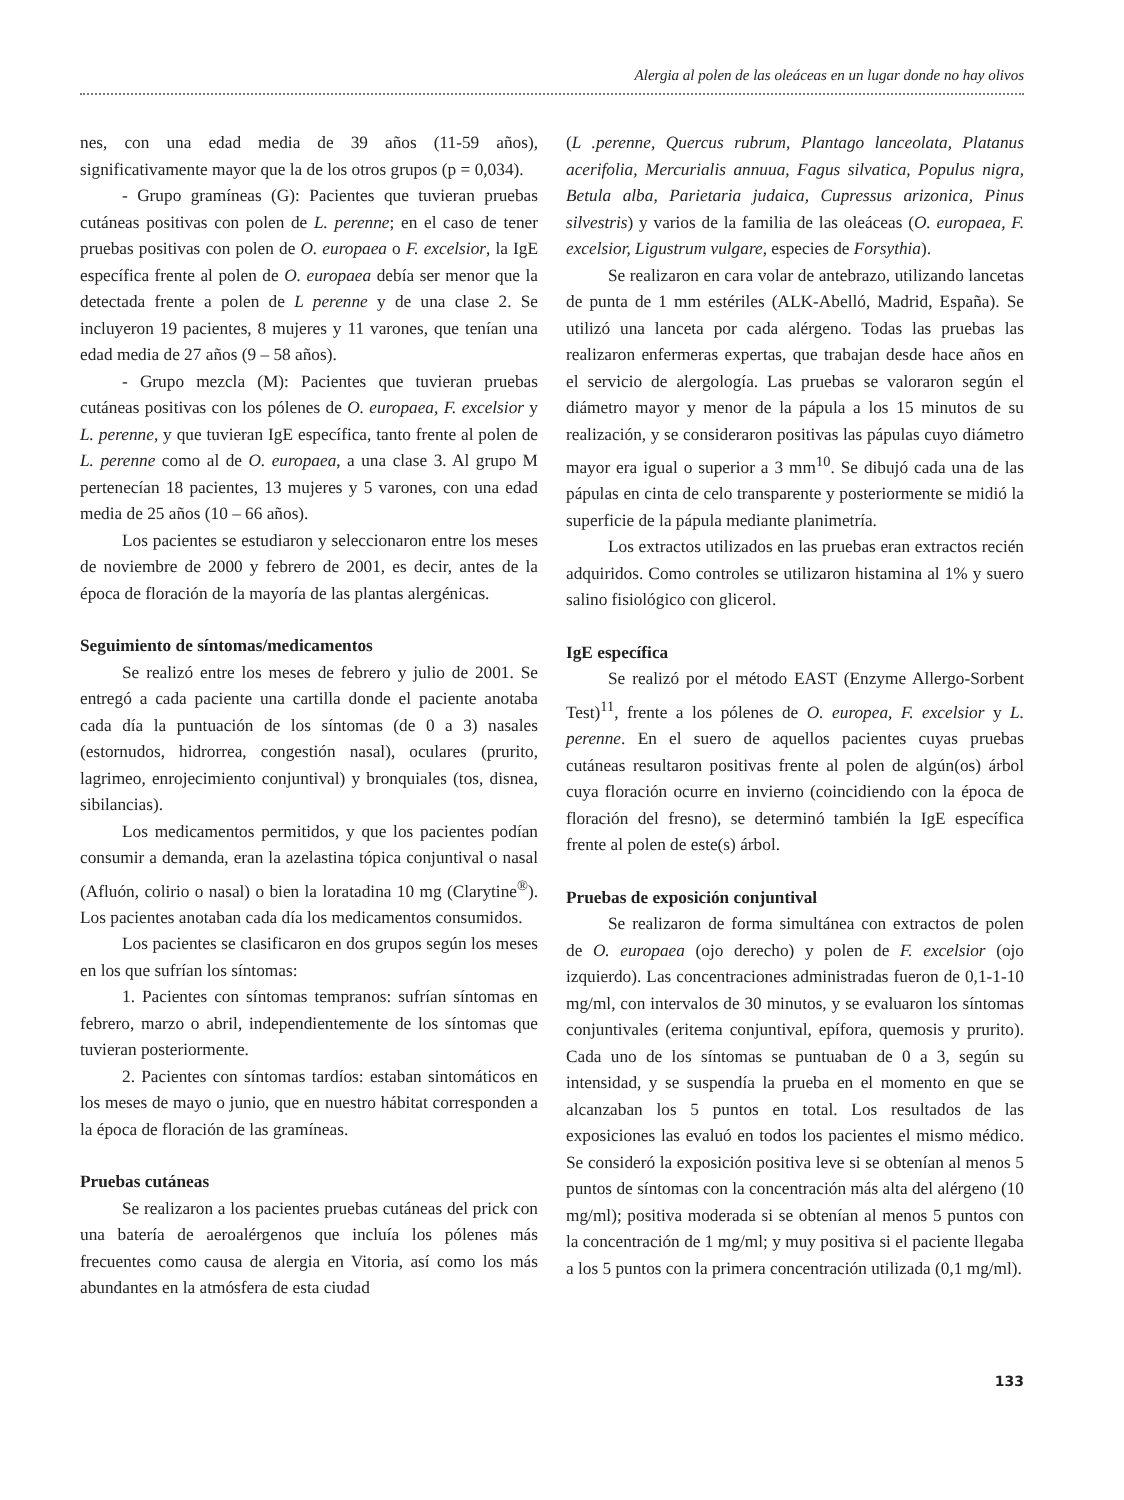Alergia al polen de las oleáceas en un lugar donde no hay olivos
nes, con una edad media de 39 años (11-59 años), significativamente mayor que la de los otros grupos (p = 0,034).
- Grupo gramíneas (G): Pacientes que tuvieran pruebas cutáneas positivas con polen de L. perenne; en el caso de tener pruebas positivas con polen de O. europaea o F. excelsior, la IgE específica frente al polen de O. europaea debía ser menor que la detectada frente a polen de L perenne y de una clase 2. Se incluyeron 19 pacientes, 8 mujeres y 11 varones, que tenían una edad media de 27 años (9 – 58 años).
- Grupo mezcla (M): Pacientes que tuvieran pruebas cutáneas positivas con los pólenes de O. europaea, F. excelsior y L. perenne, y que tuvieran IgE específica, tanto frente al polen de L. perenne como al de O. europaea, a una clase 3. Al grupo M pertenecían 18 pacientes, 13 mujeres y 5 varones, con una edad media de 25 años (10 – 66 años).
Los pacientes se estudiaron y seleccionaron entre los meses de noviembre de 2000 y febrero de 2001, es decir, antes de la época de floración de la mayoría de las plantas alergénicas.
Seguimiento de síntomas/medicamentos
Se realizó entre los meses de febrero y julio de 2001. Se entregó a cada paciente una cartilla donde el paciente anotaba cada día la puntuación de los síntomas (de 0 a 3) nasales (estornudos, hidrorrea, congestión nasal), oculares (prurito, lagrimeo, enrojecimiento conjuntival) y bronquiales (tos, disnea, sibilancias).
Los medicamentos permitidos, y que los pacientes podían consumir a demanda, eran la azelastina tópica conjuntival o nasal (Afluón, colirio o nasal) o bien la loratadina 10 mg (Clarytine<sup>®</sup>). Los pacientes anotaban cada día los medicamentos consumidos.
Los pacientes se clasificaron en dos grupos según los meses en los que sufrían los síntomas:
1. Pacientes con síntomas tempranos: sufrían síntomas en febrero, marzo o abril, independientemente de los síntomas que tuvieran posteriormente.
2. Pacientes con síntomas tardíos: estaban sintomáticos en los meses de mayo o junio, que en nuestro hábitat corresponden a la época de floración de las gramíneas.
Pruebas cutáneas
Se realizaron a los pacientes pruebas cutáneas del prick con una batería de aeroalérgenos que incluía los pólenes más frecuentes como causa de alergia en Vitoria, así como los más abundantes en la atmósfera de esta ciudad
(L .perenne, Quercus rubrum, Plantago lanceolata, Platanus acerifolia, Mercurialis annuua, Fagus silvatica, Populus nigra, Betula alba, Parietaria judaica, Cupressus arizonica, Pinus silvestris) y varios de la familia de las oleáceas (O. europaea, F. excelsior, Ligustrum vulgare, especies de Forsythia).
Se realizaron en cara volar de antebrazo, utilizando lancetas de punta de 1 mm estériles (ALK-Abelló, Madrid, España). Se utilizó una lanceta por cada alérgeno. Todas las pruebas las realizaron enfermeras expertas, que trabajan desde hace años en el servicio de alergología. Las pruebas se valoraron según el diámetro mayor y menor de la pápula a los 15 minutos de su realización, y se consideraron positivas las pápulas cuyo diámetro mayor era igual o superior a 3 mm<sup>10</sup>. Se dibujó cada una de las pápulas en cinta de celo transparente y posteriormente se midió la superficie de la pápula mediante planimetría.
Los extractos utilizados en las pruebas eran extractos recién adquiridos. Como controles se utilizaron histamina al 1% y suero salino fisiológico con glicerol.
IgE específica
Se realizó por el método EAST (Enzyme Allergo-Sorbent Test)<sup>11</sup>, frente a los pólenes de O. europea, F. excelsior y L. perenne. En el suero de aquellos pacientes cuyas pruebas cutáneas resultaron positivas frente al polen de algún(os) árbol cuya floración ocurre en invierno (coincidiendo con la época de floración del fresno), se determinó también la IgE específica frente al polen de este(s) árbol.
Pruebas de exposición conjuntival
Se realizaron de forma simultánea con extractos de polen de O. europaea (ojo derecho) y polen de F. excelsior (ojo izquierdo). Las concentraciones administradas fueron de 0,1-1-10 mg/ml, con intervalos de 30 minutos, y se evaluaron los síntomas conjuntivales (eritema conjuntival, epífora, quemosis y prurito). Cada uno de los síntomas se puntuaban de 0 a 3, según su intensidad, y se suspendía la prueba en el momento en que se alcanzaban los 5 puntos en total. Los resultados de las exposiciones las evaluó en todos los pacientes el mismo médico. Se consideró la exposición positiva leve si se obtenían al menos 5 puntos de síntomas con la concentración más alta del alérgeno (10 mg/ml); positiva moderada si se obtenían al menos 5 puntos con la concentración de 1 mg/ml; y muy positiva si el paciente llegaba a los 5 puntos con la primera concentración utilizada (0,1 mg/ml).
133